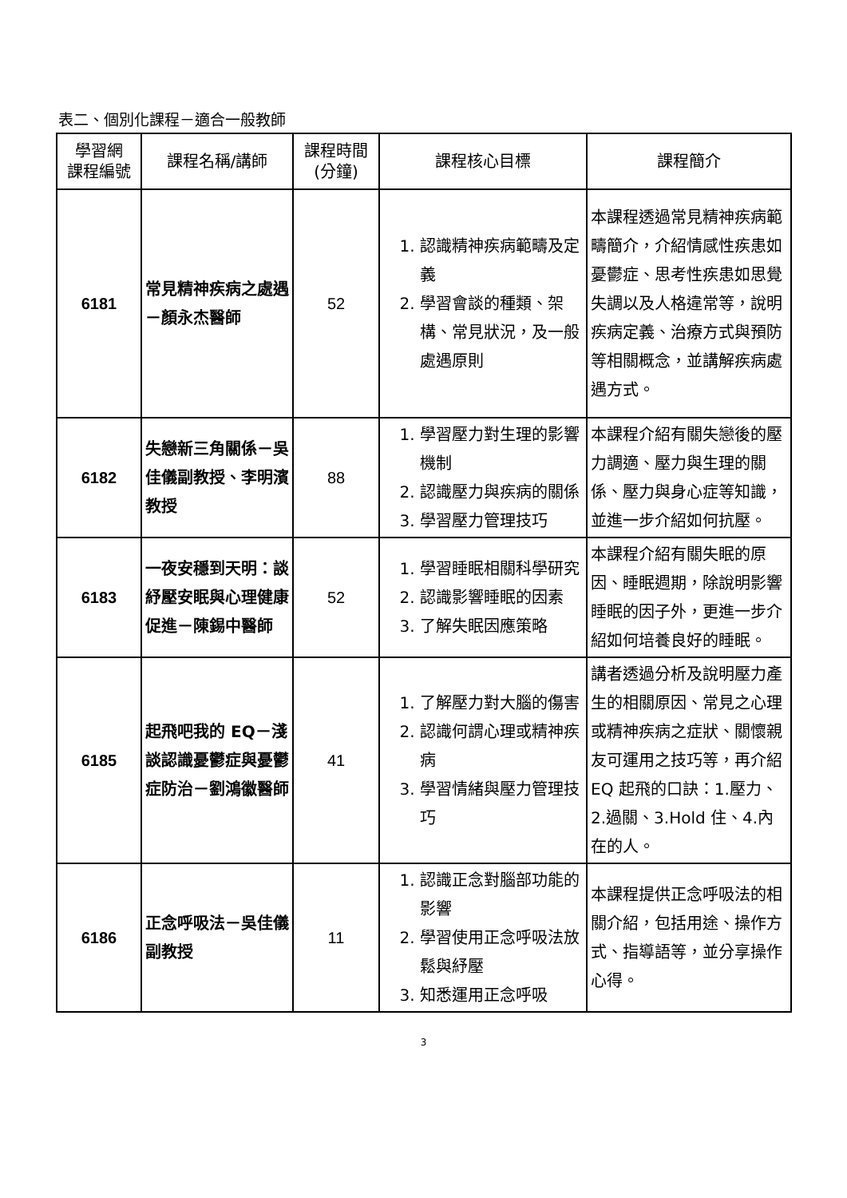表二、個別化課程－適合一般教師
| 學習網 課程編號 | 課程名稱/講師 | 課程時間 (分鐘) | 課程核心目標 | 課程簡介 |
| --- | --- | --- | --- | --- |
| 6181 | 常見精神疾病之處遇－顏永杰醫師 | 52 | 1. 認識精神疾病範疇及定義 2. 學習會談的種類、架構、常見狀況，及一般處遇原則 | 本課程透過常見精神疾病範疇簡介，介紹情感性疾患如憂鬱症、思考性疾患如思覺失調以及人格違常等，說明疾病定義、治療方式與預防等相關概念，並講解疾病處遇方式。 |
| 6182 | 失戀新三角關係－吳佳儀副教授、李明濱教授 | 88 | 1. 學習壓力對生理的影響機制 2. 認識壓力與疾病的關係 3. 學習壓力管理技巧 | 本課程介紹有關失戀後的壓力調適、壓力與生理的關係、壓力與身心症等知識，並進一步介紹如何抗壓。 |
| 6183 | 一夜安穩到天明：談紓壓安眠與心理健康促進－陳錫中醫師 | 52 | 1. 學習睡眠相關科學研究 2. 認識影響睡眠的因素 3. 了解失眠因應策略 | 本課程介紹有關失眠的原因、睡眠週期，除說明影響睡眠的因子外，更進一步介紹如何培養良好的睡眠。 |
| 6185 | 起飛吧我的 EQ－淺談認識憂鬱症與憂鬱症防治－劉鴻徽醫師 | 41 | 1. 了解壓力對大腦的傷害 2. 認識何謂心理或精神疾病 3. 學習情緒與壓力管理技巧 | 講者透過分析及說明壓力產生的相關原因、常見之心理或精神疾病之症狀、關懷親友可運用之技巧等，再介紹 EQ 起飛的口訣：1.壓力、2.過關、3.Hold 住、4.內在的人。 |
| 6186 | 正念呼吸法－吳佳儀副教授 | 11 | 1. 認識正念對腦部功能的影響 2. 學習使用正念呼吸法放鬆與紓壓 3. 知悉運用正念呼吸 | 本課程提供正念呼吸法的相關介紹，包括用途、操作方式、指導語等，並分享操作心得。 |
3